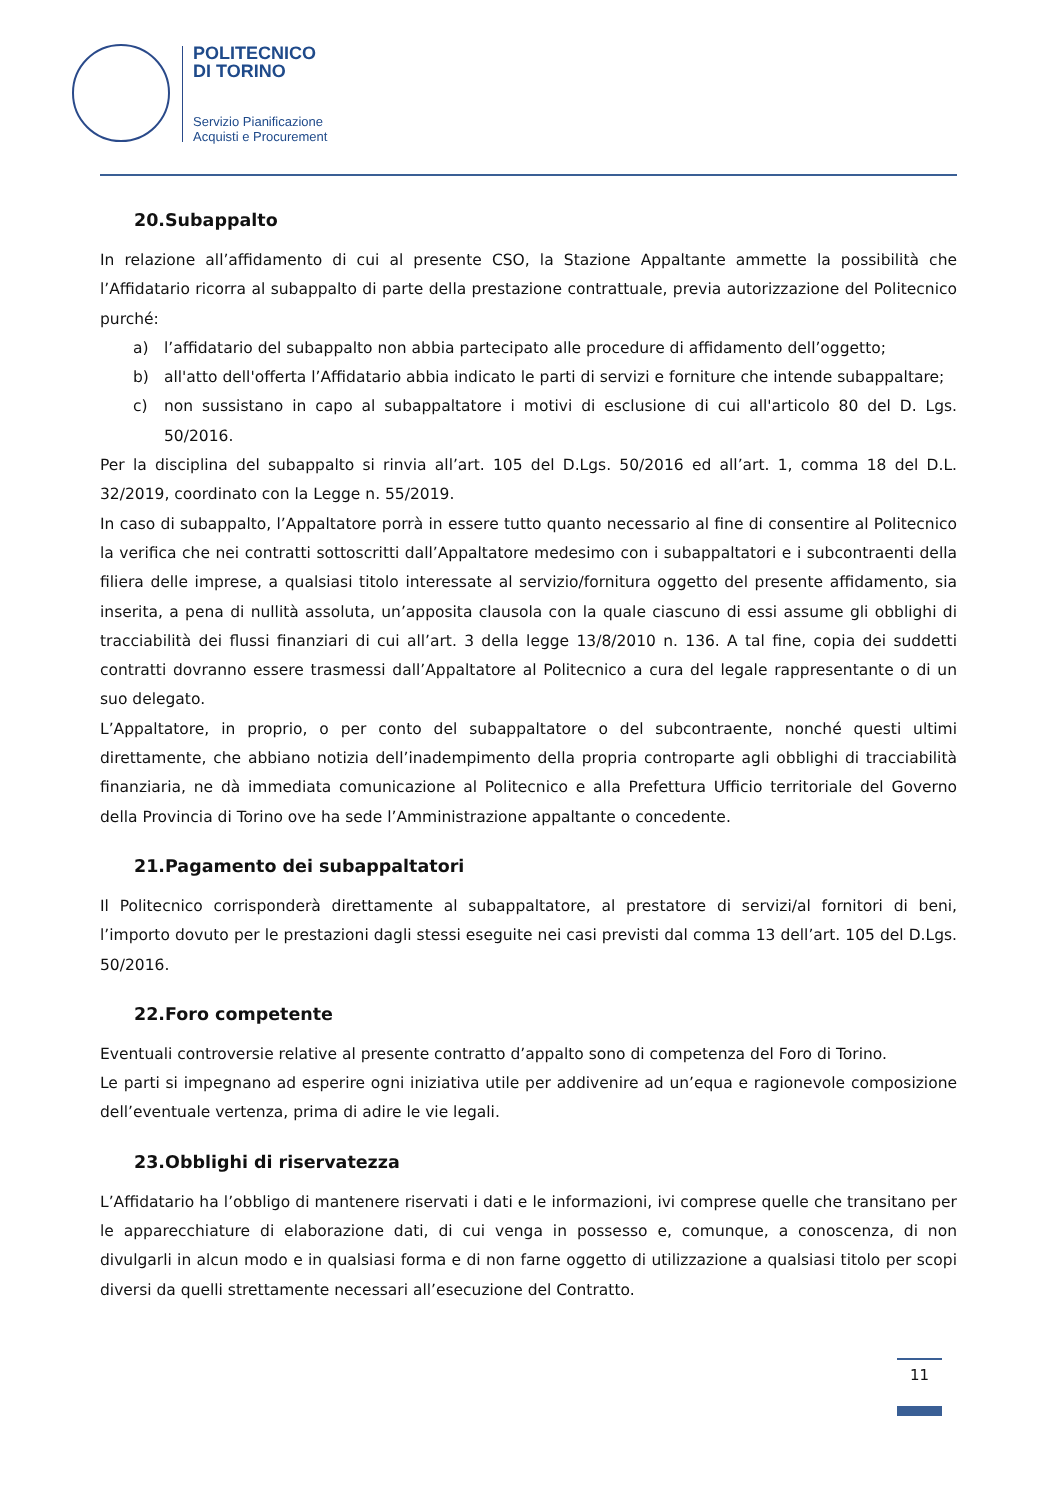POLITECNICO
DI TORINO
Servizio Pianificazione
Acquisti e Procurement
20.Subappalto
In relazione all’affidamento di cui al presente CSO, la Stazione Appaltante ammette la possibilità che l’Affidatario ricorra al subappalto di parte della prestazione contrattuale, previa autorizzazione del Politecnico purché:
a) l’affidatario del subappalto non abbia partecipato alle procedure di affidamento dell’oggetto;
b) all'atto dell'offerta l’Affidatario abbia indicato le parti di servizi e forniture che intende subappaltare;
c) non sussistano in capo al subappaltatore i motivi di esclusione di cui all'articolo 80 del D. Lgs. 50/2016.
Per la disciplina del subappalto si rinvia all’art. 105 del D.Lgs. 50/2016 ed all’art. 1, comma 18 del D.L. 32/2019, coordinato con la Legge n. 55/2019.
In caso di subappalto, l’Appaltatore porrà in essere tutto quanto necessario al fine di consentire al Politecnico la verifica che nei contratti sottoscritti dall’Appaltatore medesimo con i subappaltatori e i subcontraenti della filiera delle imprese, a qualsiasi titolo interessate al servizio/fornitura oggetto del presente affidamento, sia inserita, a pena di nullità assoluta, un’apposita clausola con la quale ciascuno di essi assume gli obblighi di tracciabilità dei flussi finanziari di cui all’art. 3 della legge 13/8/2010 n. 136. A tal fine, copia dei suddetti contratti dovranno essere trasmessi dall’Appaltatore al Politecnico a cura del legale rappresentante o di un suo delegato.
L’Appaltatore, in proprio, o per conto del subappaltatore o del subcontraente, nonché questi ultimi direttamente, che abbiano notizia dell’inadempimento della propria controparte agli obblighi di tracciabilità finanziaria, ne dà immediata comunicazione al Politecnico e alla Prefettura Ufficio territoriale del Governo della Provincia di Torino ove ha sede l’Amministrazione appaltante o concedente.
21.Pagamento dei subappaltatori
Il Politecnico corrisponderà direttamente al subappaltatore, al prestatore di servizi/al fornitori di beni, l’importo dovuto per le prestazioni dagli stessi eseguite nei casi previsti dal comma 13 dell’art. 105 del D.Lgs. 50/2016.
22.Foro competente
Eventuali controversie relative al presente contratto d’appalto sono di competenza del Foro di Torino.
Le parti si impegnano ad esperire ogni iniziativa utile per addivenire ad un’equa e ragionevole composizione dell’eventuale vertenza, prima di adire le vie legali.
23.Obblighi di riservatezza
L’Affidatario ha l’obbligo di mantenere riservati i dati e le informazioni, ivi comprese quelle che transitano per le apparecchiature di elaborazione dati, di cui venga in possesso e, comunque, a conoscenza, di non divulgarli in alcun modo e in qualsiasi forma e di non farne oggetto di utilizzazione a qualsiasi titolo per scopi diversi da quelli strettamente necessari all’esecuzione del Contratto.
11